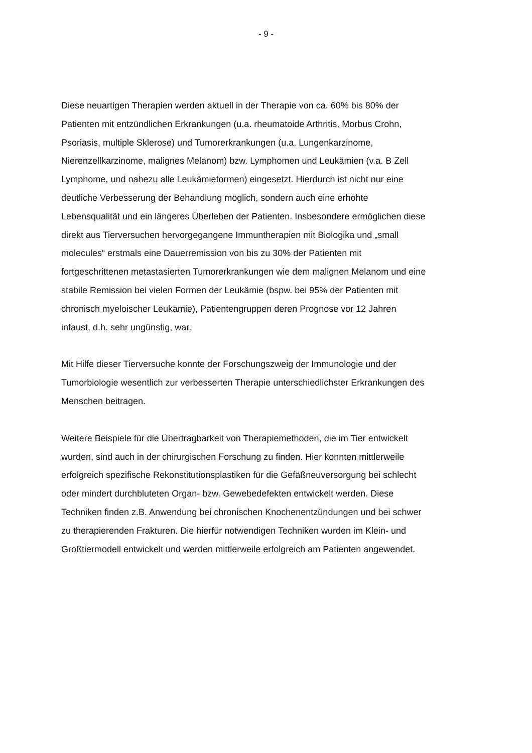- 9 -
Diese neuartigen Therapien werden aktuell in der Therapie von ca. 60% bis 80% der Patienten mit entzündlichen Erkrankungen (u.a. rheumatoide Arthritis, Morbus Crohn, Psoriasis, multiple Sklerose) und Tumorerkrankungen (u.a. Lungenkarzinome, Nierenzellkarzinome, malignes Melanom) bzw. Lymphomen und Leukämien (v.a. B Zell Lymphome, und nahezu alle Leukämieformen) eingesetzt. Hierdurch ist nicht nur eine deutliche Verbesserung der Behandlung möglich, sondern auch eine erhöhte Lebensqualität und ein längeres Überleben der Patienten. Insbesondere ermöglichen diese direkt aus Tierversuchen hervorgegangene Immuntherapien mit Biologika und „small molecules“ erstmals eine Dauerremission von bis zu 30% der Patienten mit fortgeschrittenen metastasierten Tumorerkrankungen wie dem malignen Melanom und eine stabile Remission bei vielen Formen der Leukämie (bspw. bei 95% der Patienten mit chronisch myeloischer Leukämie), Patientengruppen deren Prognose vor 12 Jahren infaust, d.h. sehr ungünstig, war.
Mit Hilfe dieser Tierversuche konnte der Forschungszweig der Immunologie und der Tumorbiologie wesentlich zur verbesserten Therapie unterschiedlichster Erkrankungen des Menschen beitragen.
Weitere Beispiele für die Übertragbarkeit von Therapiemethoden, die im Tier entwickelt wurden, sind auch in der chirurgischen Forschung zu finden. Hier konnten mittlerweile erfolgreich spezifische Rekonstitutionsplastiken für die Gefäßneuversorgung bei schlecht oder mindert durchbluteten Organ- bzw. Gewebedefekten entwickelt werden. Diese Techniken finden z.B. Anwendung bei chronischen Knochenentzündungen und bei schwer zu therapierenden Frakturen. Die hierfür notwendigen Techniken wurden im Klein- und Großtiermodell entwickelt und werden mittlerweile erfolgreich am Patienten angewendet.